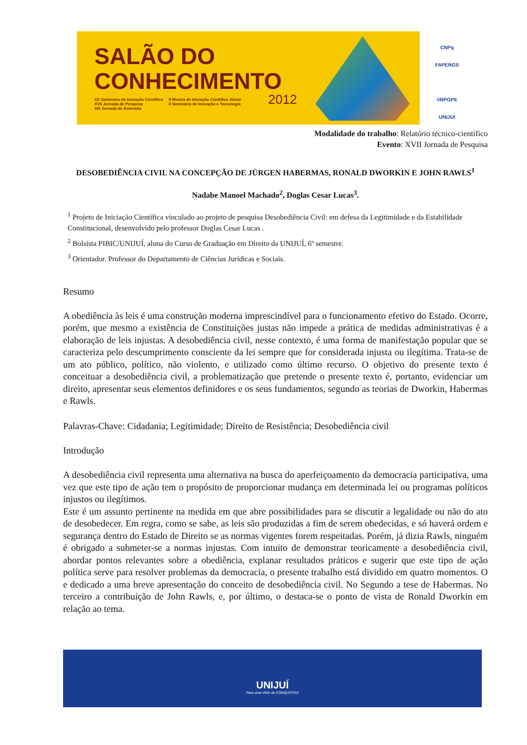SALÃO DO
CONHECIMENTO
XX Seminário de Iniciação Científica
XVII Jornada de Pesquisa
XIII Jornada de Extensão
II Mostra de Iniciação Científica Júnior
II Seminário de Inovação e Tecnologia
2012
CNPq
FAPERGS
VRPGPE
UNIJUÍ
Modalidade do trabalho: Relatório técnico-científico
Evento: XVII Jornada de Pesquisa
DESOBEDIÊNCIA CIVIL NA CONCEPÇÃO DE JÜRGEN HABERMAS, RONALD DWORKIN E JOHN RAWLS<sup>1</sup>
Nadabe Manoel Machado<sup>2</sup>, Doglas Cesar Lucas<sup>3</sup>.
<sup>1</sup> Projeto de Iniciação Científica vinculado ao projeto de pesquisa Desobediência Civil: em defesa da Legitimidade e da Estabilidade Constitucional, desenvolvido pelo professor Doglas Cesar Lucas .
<sup>2</sup> Bolsista PIBIC/UNIJUÍ, aluna do Curso de Graduação em Direito da UNIJUÍ, 6º semestre.
<sup>3</sup> Orientador. Professor do Departamento de Ciências Jurídicas e Sociais.
Resumo
A obediência às leis é uma construção moderna imprescindível para o funcionamento efetivo do Estado. Ocorre, porém, que mesmo a existência de Constituições justas não impede a prática de medidas administrativas é a elaboração de leis injustas. A desobediência civil, nesse contexto, é uma forma de manifestação popular que se caracteriza pelo descumprimento consciente da lei sempre que for considerada injusta ou ilegítima. Trata-se de um ato público, político, não violento, e utilizado como último recurso. O objetivo do presente texto é conceituar a desobediência civil, a problematização que pretende o presente texto é, portanto, evidenciar um direito, apresentar seus elementos definidores e os seus fundamentos, segundo as teorias de Dworkin, Habermas e Rawls.
Palavras-Chave: Cidadania; Legitimidade; Direito de Resistência; Desobediência civil
Introdução
A desobediência civil representa uma alternativa na busca do aperfeiçoamento da democracia participativa, uma vez que este tipo de ação tem o propósito de proporcionar mudança em determinada lei ou programas políticos injustos ou ilegítimos.
Este é um assunto pertinente na medida em que abre possibilidades para se discutir a legalidade ou não do ato de desobedecer. Em regra, como se sabe, as leis são produzidas a fim de serem obedecidas, e só haverá ordem e segurança dentro do Estado de Direito se as normas vigentes forem respeitadas. Porém, já dizia Rawls, ninguém é obrigado a submeter-se a normas injustas. Com intuito de demonstrar teoricamente a desobediência civil, abordar pontos relevantes sobre a obediência, explanar resultados práticos e sugerir que este tipo de ação política serve para resolver problemas da democracia, o presente trabalho está dividido em quatro momentos. O e dedicado a uma breve apresentação do conceito de desobediência civil. No Segundo a tese de Habermas. No terceiro a contribuição de John Rawls, e, por último, o destaca-se o ponto de vista de Ronald Dworkin em relação ao tema.
UNIJUÍ
Para uma VIDA de CONQUISTAS